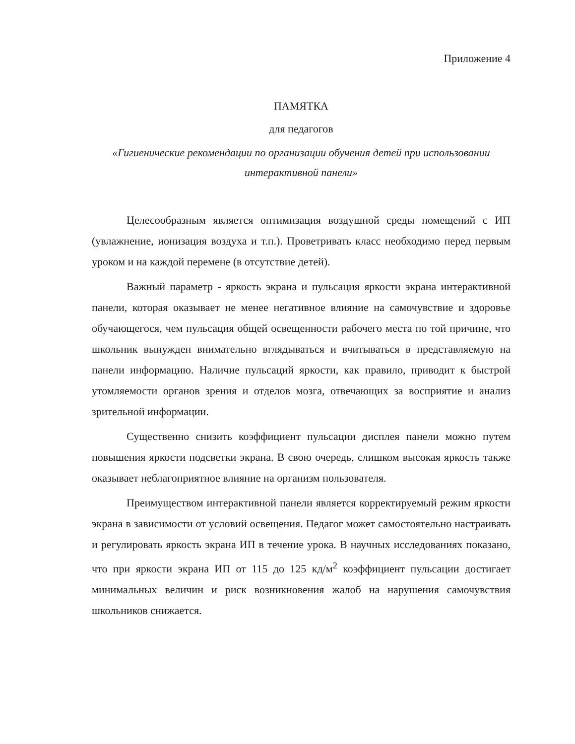Приложение 4
ПАМЯТКА
для педагогов
«Гигиенические рекомендации по организации обучения детей при использовании интерактивной панели»
Целесообразным является оптимизация воздушной среды помещений с ИП (увлажнение, ионизация воздуха и т.п.). Проветривать класс необходимо перед первым уроком и на каждой перемене (в отсутствие детей).
Важный параметр - яркость экрана и пульсация яркости экрана интерактивной панели, которая оказывает не менее негативное влияние на самочувствие и здоровье обучающегося, чем пульсация общей освещенности рабочего места по той причине, что школьник вынужден внимательно вглядываться и вчитываться в представляемую на панели информацию. Наличие пульсаций яркости, как правило, приводит к быстрой утомляемости органов зрения и отделов мозга, отвечающих за восприятие и анализ зрительной информации.
Существенно снизить коэффициент пульсации дисплея панели можно путем повышения яркости подсветки экрана. В свою очередь, слишком высокая яркость также оказывает неблагоприятное влияние на организм пользователя.
Преимуществом интерактивной панели является корректируемый режим яркости экрана в зависимости от условий освещения. Педагог может самостоятельно настраивать и регулировать яркость экрана ИП в течение урока. В научных исследованиях показано, что при яркости экрана ИП от 115 до 125 кд/м<sup>2</sup> коэффициент пульсации достигает минимальных величин и риск возникновения жалоб на нарушения самочувствия школьников снижается.